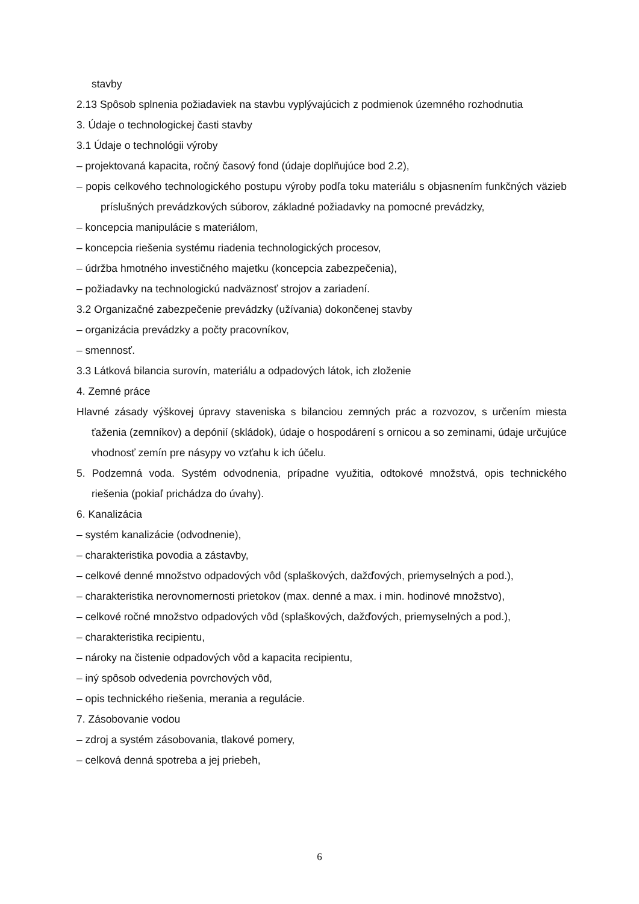stavby
2.13 Spôsob splnenia požiadaviek na stavbu vyplývajúcich z podmienok územného rozhodnutia
3. Údaje o technologickej časti stavby
3.1 Údaje o technológii výroby
– projektovaná kapacita, ročný časový fond (údaje doplňujúce bod 2.2),
– popis celkového technologického postupu výroby podľa toku materiálu s objasnením funkčných väzieb príslušných prevádzkových súborov, základné požiadavky na pomocné prevádzky,
– koncepcia manipulácie s materiálom,
– koncepcia riešenia systému riadenia technologických procesov,
– údržba hmotného investičného majetku (koncepcia zabezpečenia),
– požiadavky na technologickú nadväznosť strojov a zariadení.
3.2 Organizačné zabezpečenie prevádzky (užívania) dokončenej stavby
– organizácia prevádzky a počty pracovníkov,
– smennosť.
3.3 Látková bilancia surovín, materiálu a odpadových látok, ich zloženie
4. Zemné práce
Hlavné zásady výškovej úpravy staveniska s bilanciou zemných prác a rozvozov, s určením miesta ťaženia (zemníkov) a depónií (skládok), údaje o hospodárení s ornicou a so zeminami, údaje určujúce vhodnosť zemín pre násypy vo vzťahu k ich účelu.
5. Podzemná voda. Systém odvodnenia, prípadne využitia, odtokové množstvá, opis technického riešenia (pokiaľ prichádza do úvahy).
6. Kanalizácia
– systém kanalizácie (odvodnenie),
– charakteristika povodia a zástavby,
– celkové denné množstvo odpadových vôd (splaškových, dažďových, priemyselných a pod.),
– charakteristika nerovnomernosti prietokov (max. denné a max. i min. hodinové množstvo),
– celkové ročné množstvo odpadových vôd (splaškových, dažďových, priemyselných a pod.),
– charakteristika recipientu,
– nároky na čistenie odpadových vôd a kapacita recipientu,
– iný spôsob odvedenia povrchových vôd,
– opis technického riešenia, merania a regulácie.
7. Zásobovanie vodou
– zdroj a systém zásobovania, tlakové pomery,
– celková denná spotreba a jej priebeh,
6